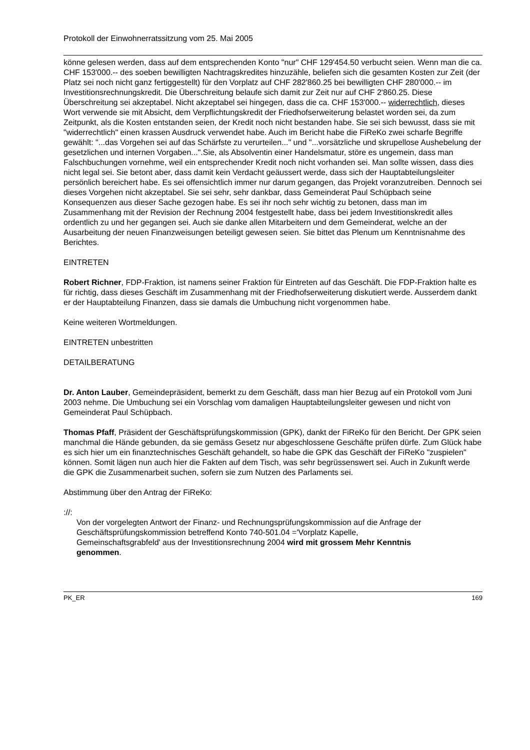Protokoll der Einwohnerratssitzung vom 25. Mai 2005
könne gelesen werden, dass auf dem entsprechenden Konto "nur" CHF 129'454.50 verbucht seien. Wenn man die ca. CHF 153'000.-- des soeben bewilligten Nachtragskredites hinzuzähle, beliefen sich die gesamten Kosten zur Zeit (der Platz sei noch nicht ganz fertiggestellt) für den Vorplatz auf CHF 282'860.25 bei bewilligten CHF 280'000.-- im Investitionsrechnungskredit. Die Überschreitung belaufe sich damit zur Zeit nur auf CHF 2'860.25. Diese Überschreitung sei akzeptabel. Nicht akzeptabel sei hingegen, dass die ca. CHF 153'000.-- widerrechtlich, dieses Wort verwende sie mit Absicht, dem Verpflichtungskredit der Friedhofserweiterung belastet worden sei, da zum Zeitpunkt, als die Kosten entstanden seien, der Kredit noch nicht bestanden habe. Sie sei sich bewusst, dass sie mit "widerrechtlich" einen krassen Ausdruck verwendet habe. Auch im Bericht habe die FiReKo zwei scharfe Begriffe gewählt: "...das Vorgehen sei auf das Schärfste zu verurteilen..." und "...vorsätzliche und skrupellose Aushebelung der gesetzlichen und internen Vorgaben...".Sie, als Absolventin einer Handelsmatur, störe es ungemein, dass man Falschbuchungen vornehme, weil ein entsprechender Kredit noch nicht vorhanden sei. Man sollte wissen, dass dies nicht legal sei. Sie betont aber, dass damit kein Verdacht geäussert werde, dass sich der Hauptabteilungsleiter persönlich bereichert habe. Es sei offensichtlich immer nur darum gegangen, das Projekt voranzutreiben. Dennoch sei dieses Vorgehen nicht akzeptabel. Sie sei sehr, sehr dankbar, dass Gemeinderat Paul Schüpbach seine Konsequenzen aus dieser Sache gezogen habe. Es sei ihr noch sehr wichtig zu betonen, dass man im Zusammenhang mit der Revision der Rechnung 2004 festgestellt habe, dass bei jedem Investitionskredit alles ordentlich zu und her gegangen sei. Auch sie danke allen Mitarbeitern und dem Gemeinderat, welche an der Ausarbeitung der neuen Finanzweisungen beteiligt gewesen seien. Sie bittet das Plenum um Kenntnisnahme des Berichtes.
EINTRETEN
Robert Richner, FDP-Fraktion, ist namens seiner Fraktion für Eintreten auf das Geschäft. Die FDP-Fraktion halte es für richtig, dass dieses Geschäft im Zusammenhang mit der Friedhofserweiterung diskutiert werde. Ausserdem dankt er der Hauptabteilung Finanzen, dass sie damals die Umbuchung nicht vorgenommen habe.
Keine weiteren Wortmeldungen.
EINTRETEN unbestritten
DETAILBERATUNG
Dr. Anton Lauber, Gemeindepräsident, bemerkt zu dem Geschäft, dass man hier Bezug auf ein Protokoll vom Juni 2003 nehme. Die Umbuchung sei ein Vorschlag vom damaligen Hauptabteilungsleiter gewesen und nicht von Gemeinderat Paul Schüpbach.
Thomas Pfaff, Präsident der Geschäftsprüfungskommission (GPK), dankt der FiReKo für den Bericht. Der GPK seien manchmal die Hände gebunden, da sie gemäss Gesetz nur abgeschlossene Geschäfte prüfen dürfe. Zum Glück habe es sich hier um ein finanztechnisches Geschäft gehandelt, so habe die GPK das Geschäft der FiReKo "zuspielen" können. Somit lägen nun auch hier die Fakten auf dem Tisch, was sehr begrüssenswert sei. Auch in Zukunft werde die GPK die Zusammenarbeit suchen, sofern sie zum Nutzen des Parlaments sei.
Abstimmung über den Antrag der FiReKo:
://:
Von der vorgelegten Antwort der Finanz- und Rechnungsprüfungskommission auf die Anfrage der Geschäftsprüfungskommission betreffend Konto 740-501.04 ='Vorplatz Kapelle, Gemeinschaftsgrabfeld' aus der Investitionsrechnung 2004 wird mit grossem Mehr Kenntnis genommen.
PK_ER 169